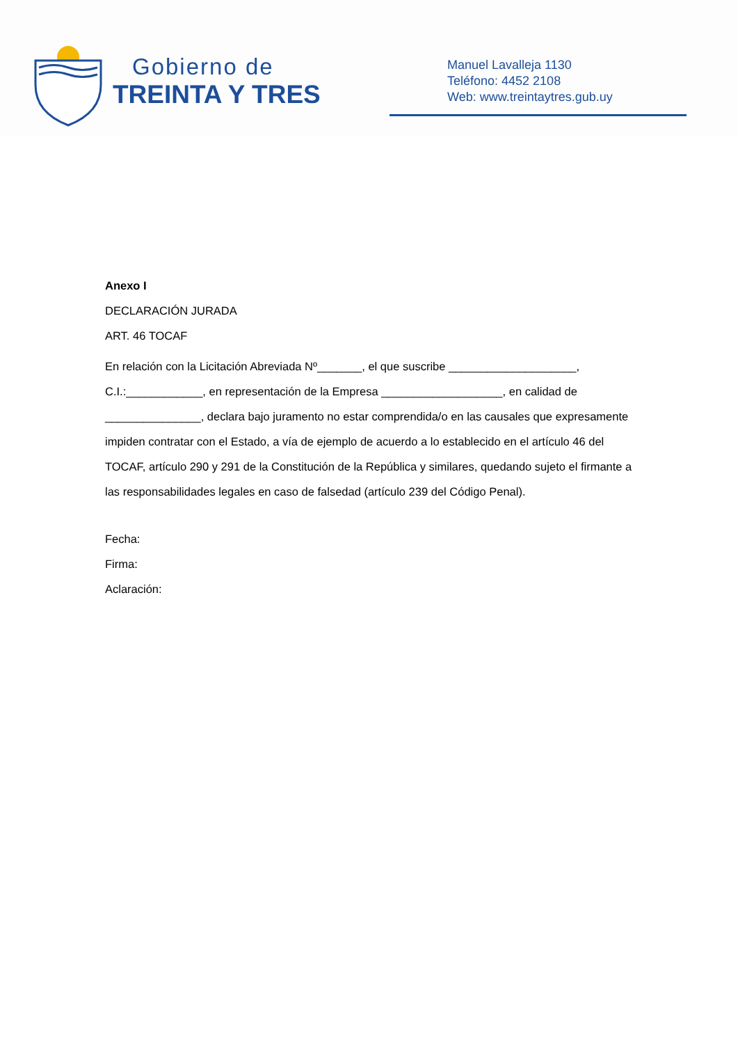Gobierno de
TREINTA Y TRES
Manuel Lavalleja 1130
Teléfono: 4452 2108
Web: www.treintaytres.gub.uy
Anexo I
DECLARACIÓN JURADA
ART. 46 TOCAF
En relación con la Licitación Abreviada Nº_______, el que suscribe ____________________, C.I.:____________, en representación de la Empresa ___________________, en calidad de _______________, declara bajo juramento no estar comprendida/o en las causales que expresamente impiden contratar con el Estado, a vía de ejemplo de acuerdo a lo establecido en el artículo 46 del TOCAF, artículo 290 y 291 de la Constitución de la República y similares, quedando sujeto el firmante a las responsabilidades legales en caso de falsedad (artículo 239 del Código Penal).
Fecha:
Firma:
Aclaración: